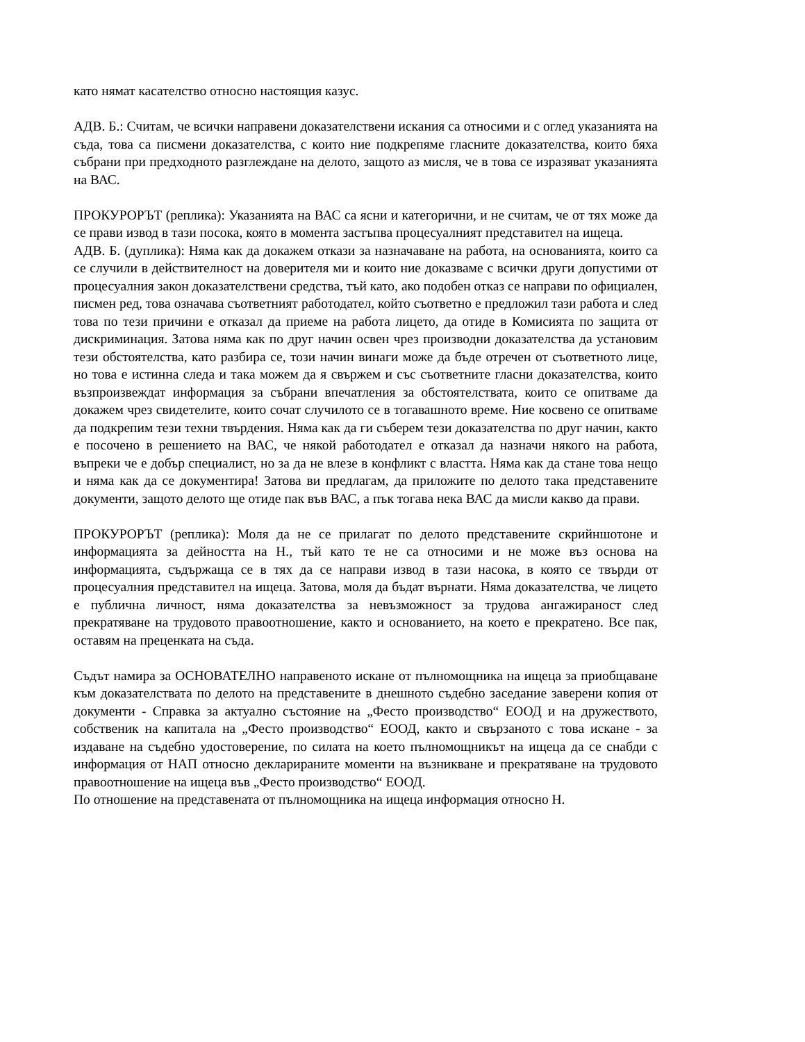като нямат касателство относно настоящия казус.
АДВ. Б.: Считам, че всички направени доказателствени искания са относими и с оглед указанията на съда, това са писмени доказателства, с които ние подкрепяме гласните доказателства, които бяха събрани при предходното разглеждане на делото, защото аз мисля, че в това се изразяват указанията на ВАС.
ПРОКУРОРЪТ (реплика): Указанията на ВАС са ясни и категорични, и не считам, че от тях може да се прави извод в тази посока, която в момента застъпва процесуалният представител на ищеца.
АДВ. Б. (дуплика): Няма как да докажем откази за назначаване на работа, на основанията, които са се случили в действителност на доверителя ми и които ние доказваме с всички други допустими от процесуалния закон доказателствени средства, тъй като, ако подобен отказ се направи по официален, писмен ред, това означава съответният работодател, който съответно е предложил тази работа и след това по тези причини е отказал да приеме на работа лицето, да отиде в Комисията по защита от дискриминация. Затова няма как по друг начин освен чрез производни доказателства да установим тези обстоятелства, като разбира се, този начин винаги може да бъде отречен от съответното лице, но това е истинна следа и така можем да я свържем и със съответните гласни доказателства, които възпроизвеждат информация за събрани впечатления за обстоятелствата, които се опитваме да докажем чрез свидетелите, които сочат случилото се в тогавашното време. Ние косвено се опитваме да подкрепим тези техни твърдения. Няма как да ги съберем тези доказателства по друг начин, както е посочено в решението на ВАС, че някой работодател е отказал да назначи някого на работа, въпреки че е добър специалист, но за да не влезе в конфликт с властта. Няма как да стане това нещо и няма как да се документира! Затова ви предлагам, да приложите по делото така представените документи, защото делото ще отиде пак във ВАС, а пък тогава нека ВАС да мисли какво да прави.
ПРОКУРОРЪТ (реплика): Моля да не се прилагат по делото представените скрийншотоне и информацията за дейността на Н., тъй като те не са относими и не може въз основа на информацията, съдържаща се в тях да се направи извод в тази насока, в която се твърди от процесуалния представител на ищеца. Затова, моля да бъдат върнати. Няма доказателства, че лицето е публична личност, няма доказателства за невъзможност за трудова ангажираност след прекратяване на трудовото правоотношение, както и основанието, на което е прекратено. Все пак, оставям на преценката на съда.
Съдът намира за ОСНОВАТЕЛНО направеното искане от пълномощника на ищеца за приобщаване към доказателствата по делото на представените в днешното съдебно заседание заверени копия от документи - Справка за актуално състояние на „Фесто производство“ ЕООД и на дружеството, собственик на капитала на „Фесто производство“ ЕООД, както и свързаното с това искане - за издаване на съдебно удостоверение, по силата на което пълномощникът на ищеца да се снабди с информация от НАП относно декларираните моменти на възникване и прекратяване на трудовото правоотношение на ищеца във „Фесто производство“ ЕООД.
По отношение на представената от пълномощника на ищеца информация относно Н.